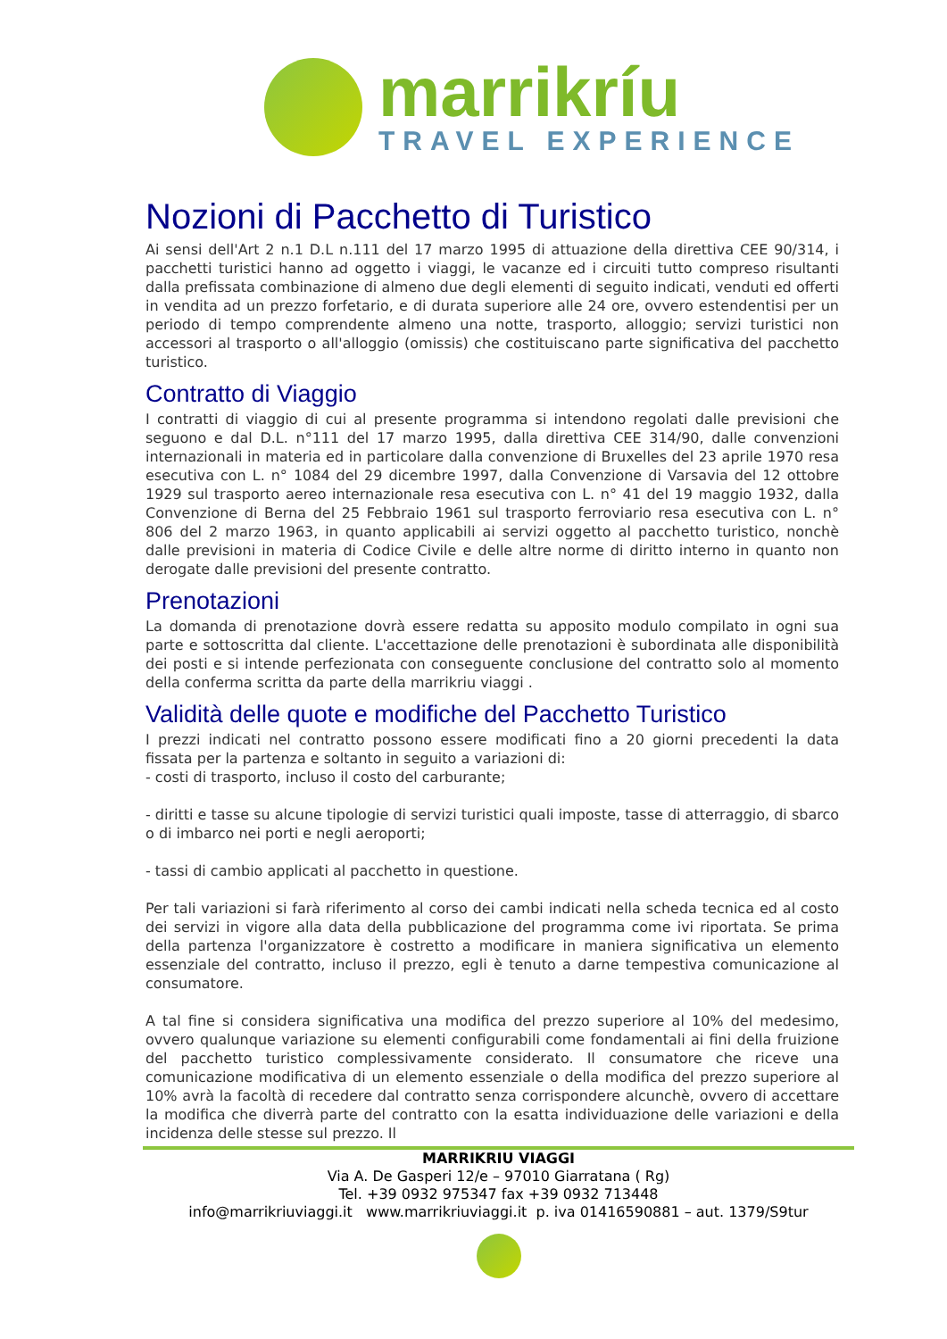marrikríu
TRAVEL EXPERIENCE
Nozioni di Pacchetto di Turistico
Ai sensi dell'Art 2 n.1 D.L n.111 del 17 marzo 1995 di attuazione della direttiva CEE 90/314, i pacchetti turistici hanno ad oggetto i viaggi, le vacanze ed i circuiti tutto compreso risultanti dalla prefissata combinazione di almeno due degli elementi di seguito indicati, venduti ed offerti in vendita ad un prezzo forfetario, e di durata superiore alle 24 ore, ovvero estendentisi per un periodo di tempo comprendente almeno una notte, trasporto, alloggio; servizi turistici non accessori al trasporto o all'alloggio (omissis) che costituiscano parte significativa del pacchetto turistico.
Contratto di Viaggio
I contratti di viaggio di cui al presente programma si intendono regolati dalle previsioni che seguono e dal D.L. n°111 del 17 marzo 1995, dalla direttiva CEE 314/90, dalle convenzioni internazionali in materia ed in particolare dalla convenzione di Bruxelles del 23 aprile 1970 resa esecutiva con L. n° 1084 del 29 dicembre 1997, dalla Convenzione di Varsavia del 12 ottobre 1929 sul trasporto aereo internazionale resa esecutiva con L. n° 41 del 19 maggio 1932, dalla Convenzione di Berna del 25 Febbraio 1961 sul trasporto ferroviario resa esecutiva con L. n° 806 del 2 marzo 1963, in quanto applicabili ai servizi oggetto al pacchetto turistico, nonchè dalle previsioni in materia di Codice Civile e delle altre norme di diritto interno in quanto non derogate dalle previsioni del presente contratto.
Prenotazioni
La domanda di prenotazione dovrà essere redatta su apposito modulo compilato in ogni sua parte e sottoscritta dal cliente. L'accettazione delle prenotazioni è subordinata alle disponibilità dei posti e si intende perfezionata con conseguente conclusione del contratto solo al momento della conferma scritta da parte della marrikriu viaggi .
Validità delle quote e modifiche del Pacchetto Turistico
I prezzi indicati nel contratto possono essere modificati fino a 20 giorni precedenti la data fissata per la partenza e soltanto in seguito a variazioni di:
- costi di trasporto, incluso il costo del carburante;
- diritti e tasse su alcune tipologie di servizi turistici quali imposte, tasse di atterraggio, di sbarco o di imbarco nei porti e negli aeroporti;
- tassi di cambio applicati al pacchetto in questione.
Per tali variazioni si farà riferimento al corso dei cambi indicati nella scheda tecnica ed al costo dei servizi in vigore alla data della pubblicazione del programma come ivi riportata. Se prima della partenza l'organizzatore è costretto a modificare in maniera significativa un elemento essenziale del contratto, incluso il prezzo, egli è tenuto a darne tempestiva comunicazione al consumatore.
A tal fine si considera significativa una modifica del prezzo superiore al 10% del medesimo, ovvero qualunque variazione su elementi configurabili come fondamentali ai fini della fruizione del pacchetto turistico complessivamente considerato. Il consumatore che riceve una comunicazione modificativa di un elemento essenziale o della modifica del prezzo superiore al 10% avrà la facoltà di recedere dal contratto senza corrispondere alcunchè, ovvero di accettare la modifica che diverrà parte del contratto con la esatta individuazione delle variazioni e della incidenza delle stesse sul prezzo. Il
MARRIKRIU VIAGGI
Via A. De Gasperi 12/e – 97010 Giarratana ( Rg)
Tel. +39 0932 975347 fax +39 0932 713448
info@marrikriuviaggi.it www.marrikriuviaggi.it p. iva 01416590881 – aut. 1379/S9tur